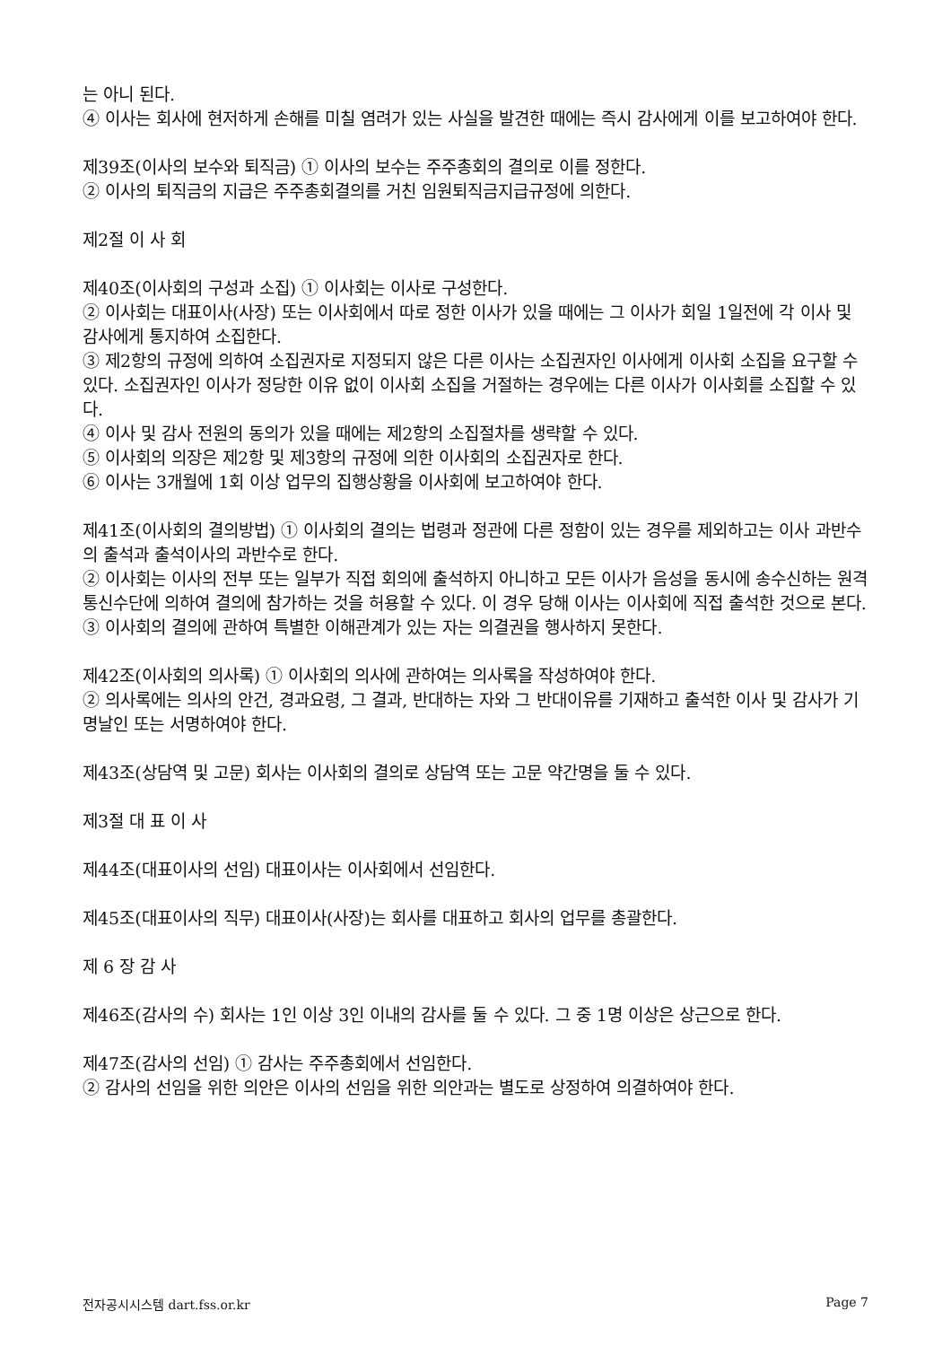는 아니 된다.
④ 이사는 회사에 현저하게 손해를 미칠 염려가 있는 사실을 발견한 때에는 즉시 감사에게 이를 보고하여야 한다.
제39조(이사의 보수와 퇴직금) ① 이사의 보수는 주주총회의 결의로 이를 정한다.
② 이사의 퇴직금의 지급은 주주총회결의를 거친 임원퇴직금지급규정에 의한다.
제2절 이 사 회
제40조(이사회의 구성과 소집) ① 이사회는 이사로 구성한다.
② 이사회는 대표이사(사장) 또는 이사회에서 따로 정한 이사가 있을 때에는 그 이사가 회일 1일전에 각 이사 및 감사에게 통지하여 소집한다.
③ 제2항의 규정에 의하여 소집권자로 지정되지 않은 다른 이사는 소집권자인 이사에게 이사회 소집을 요구할 수 있다. 소집권자인 이사가 정당한 이유 없이 이사회 소집을 거절하는 경우에는 다른 이사가 이사회를 소집할 수 있다.
④ 이사 및 감사 전원의 동의가 있을 때에는 제2항의 소집절차를 생략할 수 있다.
⑤ 이사회의 의장은 제2항 및 제3항의 규정에 의한 이사회의 소집권자로 한다.
⑥ 이사는 3개월에 1회 이상 업무의 집행상황을 이사회에 보고하여야 한다.
제41조(이사회의 결의방법) ① 이사회의 결의는 법령과 정관에 다른 정함이 있는 경우를 제외하고는 이사 과반수의 출석과 출석이사의 과반수로 한다.
② 이사회는 이사의 전부 또는 일부가 직접 회의에 출석하지 아니하고 모든 이사가 음성을 동시에 송수신하는 원격통신수단에 의하여 결의에 참가하는 것을 허용할 수 있다. 이 경우 당해 이사는 이사회에 직접 출석한 것으로 본다.
③ 이사회의 결의에 관하여 특별한 이해관계가 있는 자는 의결권을 행사하지 못한다.
제42조(이사회의 의사록) ① 이사회의 의사에 관하여는 의사록을 작성하여야 한다.
② 의사록에는 의사의 안건, 경과요령, 그 결과, 반대하는 자와 그 반대이유를 기재하고 출석한 이사 및 감사가 기명날인 또는 서명하여야 한다.
제43조(상담역 및 고문) 회사는 이사회의 결의로 상담역 또는 고문 약간명을 둘 수 있다.
제3절 대 표 이 사
제44조(대표이사의 선임) 대표이사는 이사회에서 선임한다.
제45조(대표이사의 직무) 대표이사(사장)는 회사를 대표하고 회사의 업무를 총괄한다.
제 6 장 감 사
제46조(감사의 수) 회사는 1인 이상 3인 이내의 감사를 둘 수 있다. 그 중 1명 이상은 상근으로 한다.
제47조(감사의 선임) ① 감사는 주주총회에서 선임한다.
② 감사의 선임을 위한 의안은 이사의 선임을 위한 의안과는 별도로 상정하여 의결하여야 한다.
전자공시시스템 dart.fss.or.kr Page 7